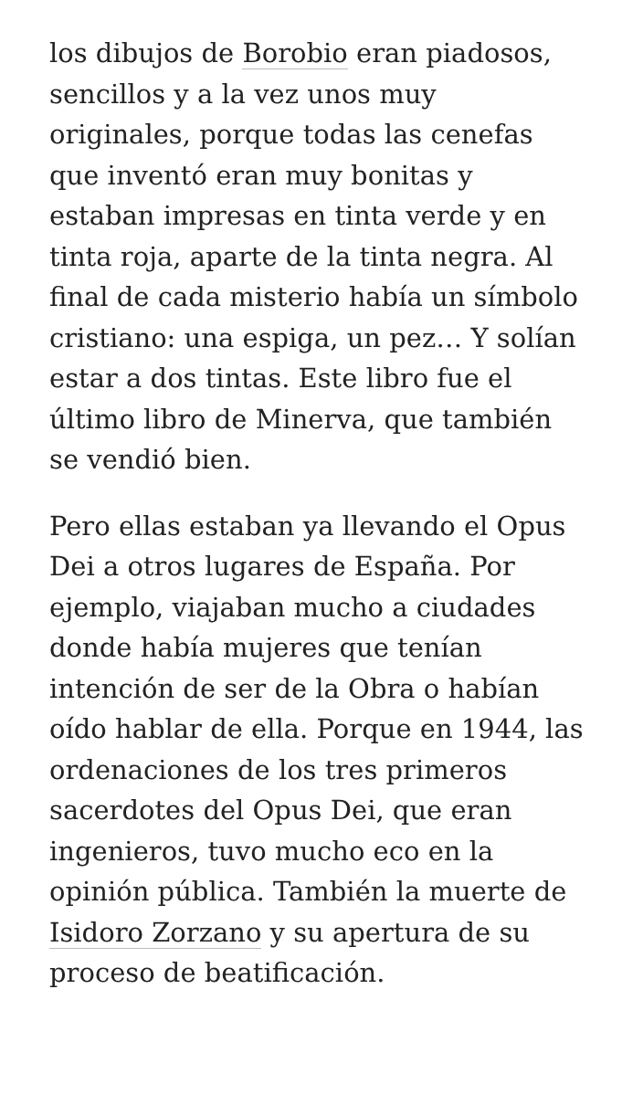los dibujos de Borobio eran piadosos, sencillos y a la vez unos muy originales, porque todas las cenefas que inventó eran muy bonitas y estaban impresas en tinta verde y en tinta roja, aparte de la tinta negra. Al final de cada misterio había un símbolo cristiano: una espiga, un pez… Y solían estar a dos tintas. Este libro fue el último libro de Minerva, que también se vendió bien.
Pero ellas estaban ya llevando el Opus Dei a otros lugares de España. Por ejemplo, viajaban mucho a ciudades donde había mujeres que tenían intención de ser de la Obra o habían oído hablar de ella. Porque en 1944, las ordenaciones de los tres primeros sacerdotes del Opus Dei, que eran ingenieros, tuvo mucho eco en la opinión pública. También la muerte de Isidoro Zorzano y su apertura de su proceso de beatificación.